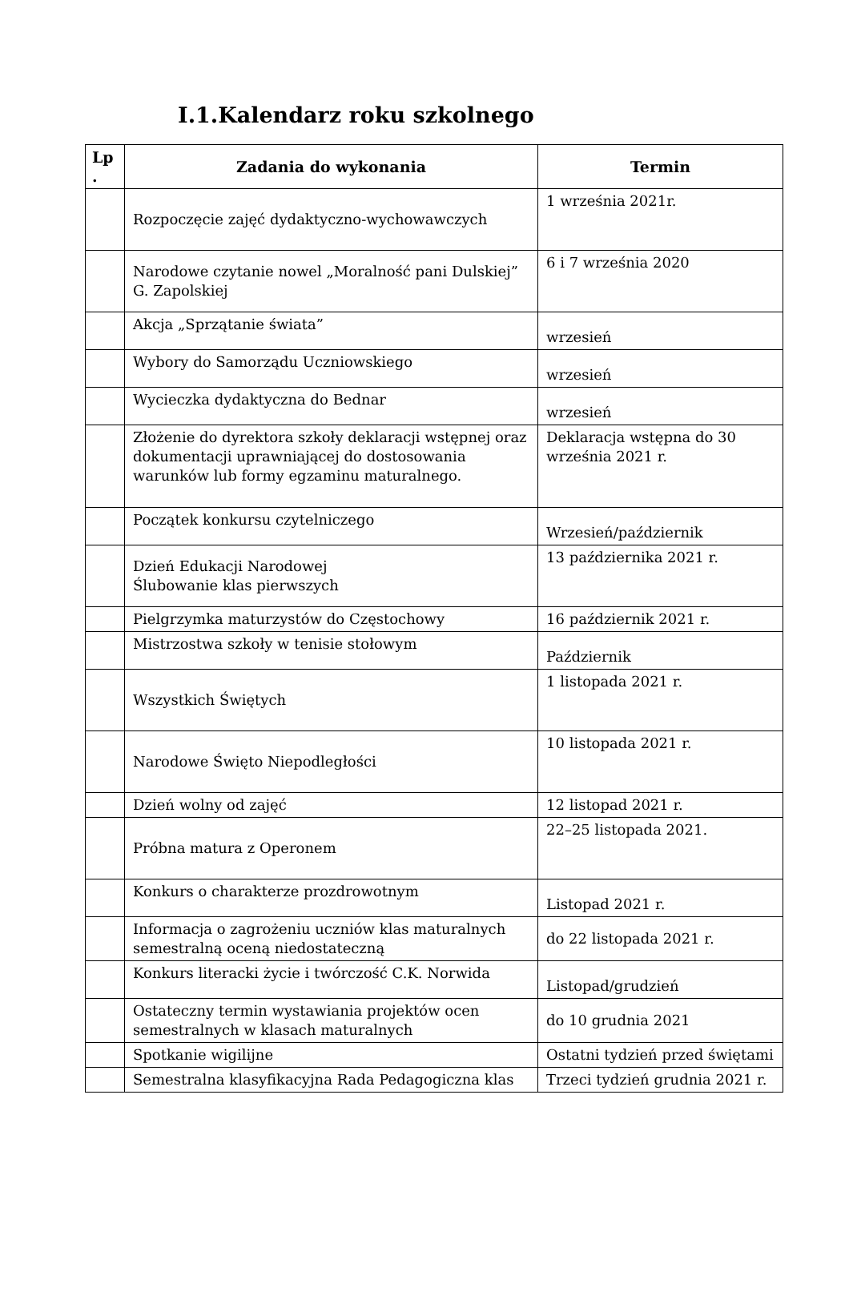I.1.Kalendarz roku szkolnego
| Lp . | Zadania do wykonania | Termin |
| --- | --- | --- |
| | Rozpoczęcie zajęć dydaktyczno-wychowawczych | 1 września 2021r. |
| | Narodowe czytanie nowel „Moralność pani Dulskiej” G. Zapolskiej | 6 i 7 września 2020 |
| | Akcja „Sprzątanie świata” | wrzesień |
| | Wybory do Samorządu Uczniowskiego | wrzesień |
| | Wycieczka dydaktyczna do Bednar | wrzesień |
| | Złożenie do dyrektora szkoły deklaracji wstępnej oraz dokumentacji uprawniającej do dostosowania warunków lub formy egzaminu maturalnego. | Deklaracja wstępna do 30 września 2021 r. |
| | Początek konkursu czytelniczego | Wrzesień/październik |
| | Dzień Edukacji Narodowej Ślubowanie klas pierwszych | 13 października 2021 r. |
| | Pielgrzymka maturzystów do Częstochowy | 16 październik 2021 r. |
| | Mistrzostwa szkoły w tenisie stołowym | Październik |
| | Wszystkich Świętych | 1 listopada 2021 r. |
| | Narodowe Święto Niepodległości | 10 listopada 2021 r. |
| | Dzień wolny od zajęć | 12 listopad 2021 r. |
| | Próbna matura z Operonem | 22–25 listopada 2021. |
| | Konkurs o charakterze prozdrowotnym | Listopad 2021 r. |
| | Informacja o zagrożeniu uczniów klas maturalnych semestralną oceną niedostateczną | do 22 listopada 2021 r. |
| | Konkurs literacki życie i twórczość C.K. Norwida | Listopad/grudzień |
| | Ostateczny termin wystawiania projektów ocen semestralnych w klasach maturalnych | do 10 grudnia 2021 |
| | Spotkanie wigilijne | Ostatni tydzień przed świętami |
| | Semestralna klasyfikacyjna Rada Pedagogiczna klas | Trzeci tydzień grudnia 2021 r. |